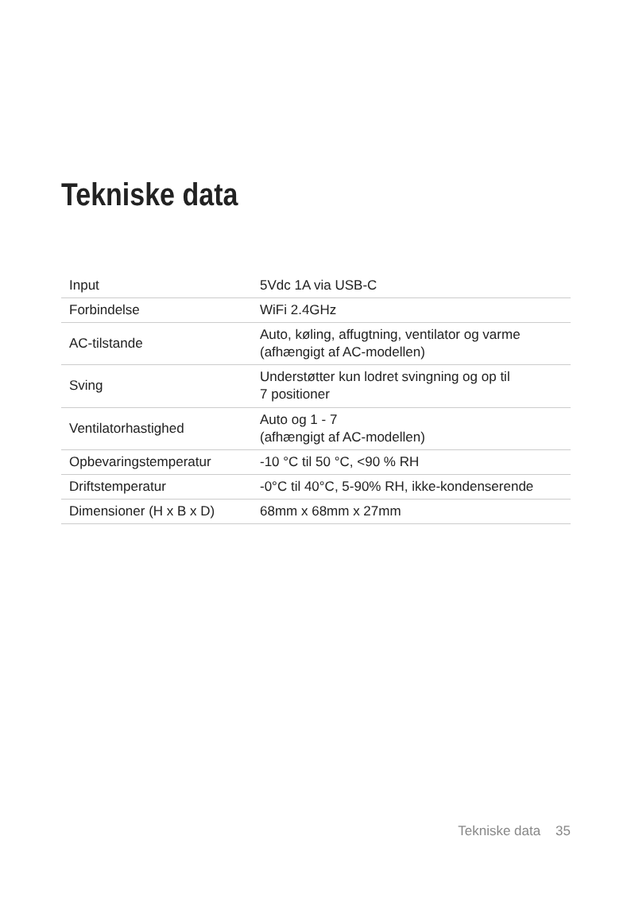Tekniske data
| Input | 5Vdc 1A via USB-C |
| Forbindelse | WiFi 2.4GHz |
| AC-tilstande | Auto, køling, affugtning, ventilator og varme (afhængigt af AC-modellen) |
| Sving | Understøtter kun lodret svingning og op til 7 positioner |
| Ventilatorhastighed | Auto og 1 - 7 (afhængigt af AC-modellen) |
| Opbevaringstemperatur | -10 °C til 50 °C, <90 % RH |
| Driftstemperatur | -0°C til 40°C, 5-90% RH, ikke-kondenserende |
| Dimensioner (H x B x D) | 68mm x 68mm x 27mm |
Tekniske data 35